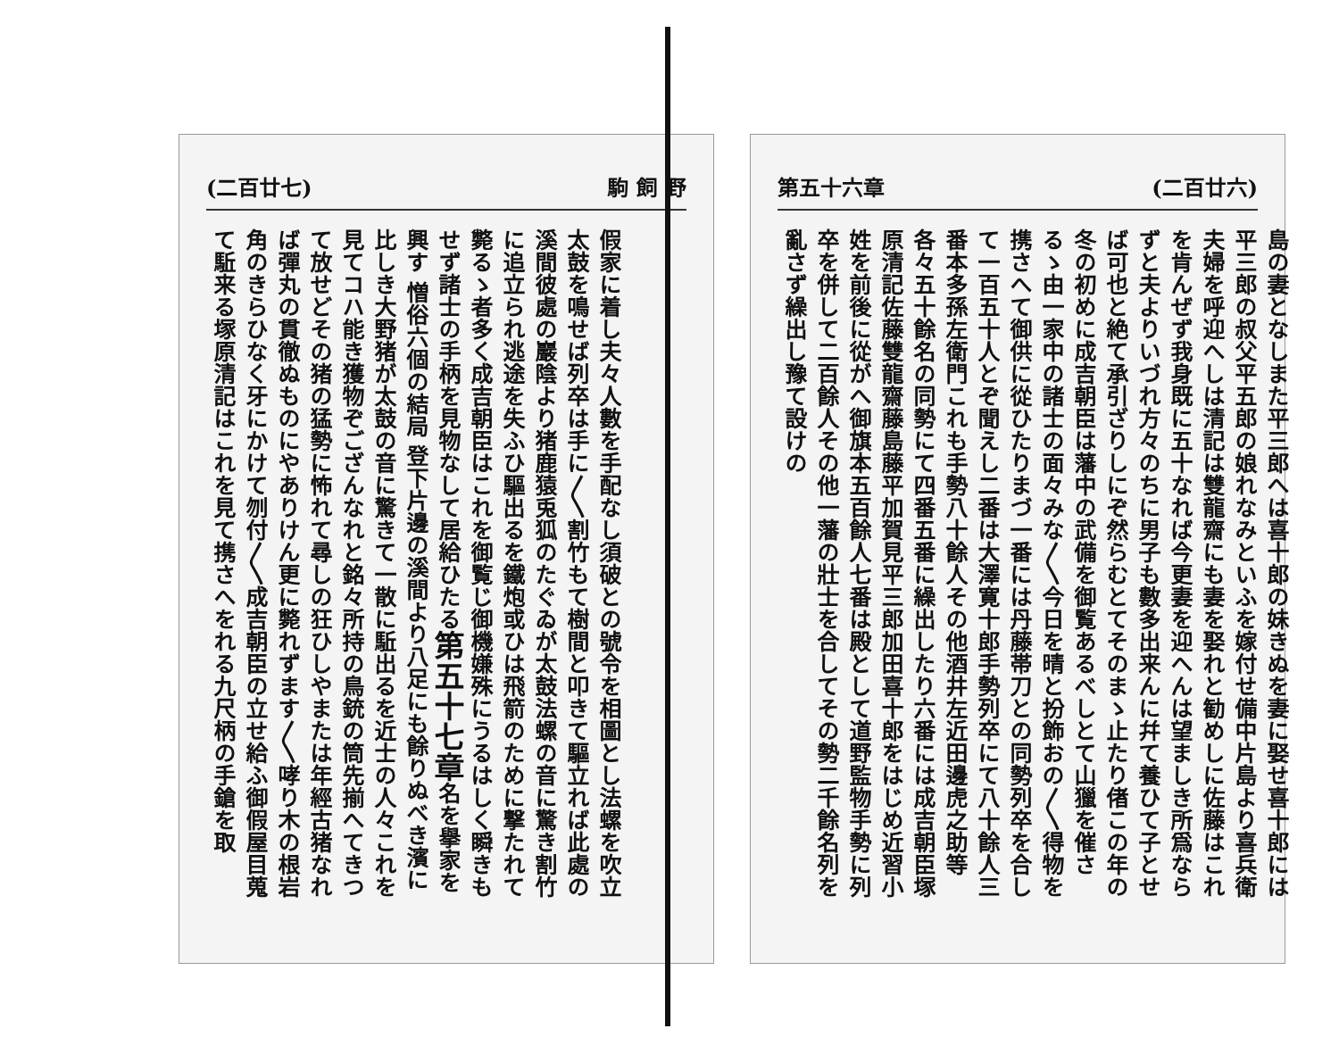第五十六章 (二百廿六)
島の妻となしまた平三郎へは喜十郎の妹きぬを妻に娶せ喜十郎には平三郎の叔父平五郎の娘れなみといふを嫁付せ備中片島より喜兵衛夫婦を呼迎へしは清記は雙龍齋にも妻を娶れと勧めしに佐藤はこれを肯んぜず我身既に五十なれば今更妻を迎へんは望ましき所爲ならずと夫よりいづれ方々のちに男子も數多出来んに幷て養ひて子とせば可也と絶て承引ざりしにぞ然らむとてそのまゝ止たり偖この年の冬の初めに成吉朝臣は藩中の武備を御覧あるべしとて山獵を催さるゝ由一家中の諸士の面々みな〳〵今日を晴と扮飾おの〳〵得物を携さへて御供に從ひたりまづ一番には丹藤帯刀との同勢列卒を合して一百五十人とぞ聞えし二番は大澤寛十郎手勢列卒にて八十餘人三番本多孫左衛門これも手勢八十餘人その他酒井左近田邊虎之助等各々五十餘名の同勢にて四番五番に繰出したり六番には成吉朝臣塚原清記佐藤雙龍齋藤島藤平加賀見平三郎加田喜十郎をはじめ近習小姓を前後に從がへ御旗本五百餘人七番は殿として道野監物手勢に列卒を併して二百餘人その他一藩の壯士を合してその勢二千餘名列を亂さず繰出し豫て設けの
(二百廿七) 駒 飼 野
假家に着し夫々人數を手配なし須破との號令を相圖とし法螺を吹立太鼓を鳴せば列卒は手に〳〵割竹もて樹間と叩きて驅立れば此處の溪間彼處の巖陰より猪鹿猿兎狐のたぐゐが太鼓法螺の音に驚き割竹に追立られ逃途を失ふひ驅出るを鐵炮或ひは飛箭のために撃たれて斃るゝ者多く成吉朝臣はこれを御覧じ御機嫌殊にうるはしく瞬きもせず諸士の手柄を見物なして居給ひたる 第五十七章 名を擧家を興す 憎俗六個の結局 登下片邊の溪間より八足にも餘りぬべき濱に比しき大野猪が太鼓の音に驚きて一散に駈出るを近士の人々これを見てコハ能き獲物ぞござんなれと銘々所持の鳥銃の筒先揃へてきつて放せどその猪の猛勢に怖れて尋しの狂ひしやまたは年經古猪なれば彈丸の貫徹ぬものにやありけん更に斃れずます〳〵哮り木の根岩角のきらひなく牙にかけて刎付〳〵成吉朝臣の立せ給ふ御假屋目蒐て駈来る塚原清記はこれを見て携さへをれる九尺柄の手鎗を取